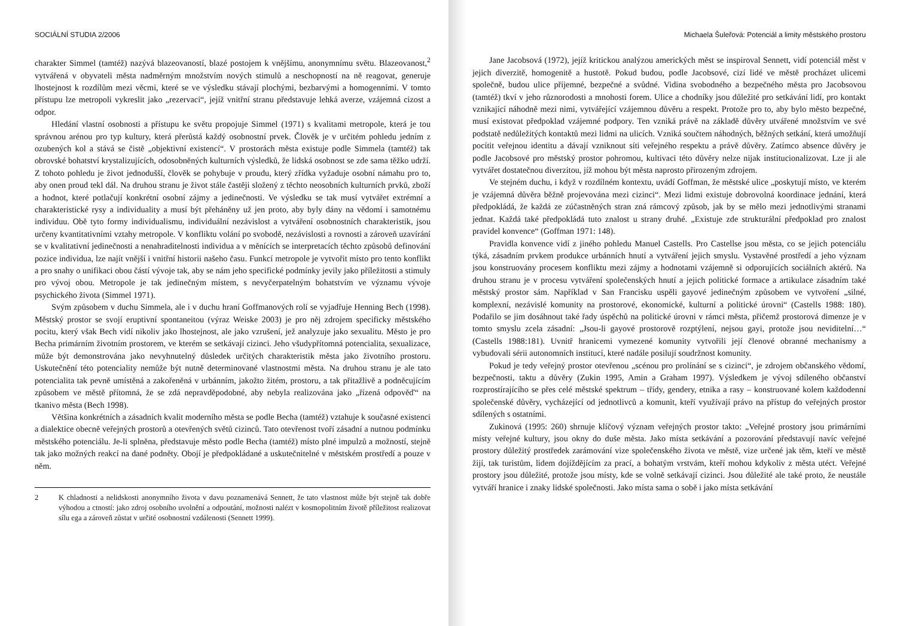SOCIÁLNÍ STUDIA 2/2006
charakter Simmel (tamtéž) nazývá blazeovaností, blazé postojem k vnějšímu, anonymnímu světu. Blazeovanost,<sup>2</sup> vytvářená v obyvateli města nadměrným množstvím nových stimulů a neschopností na ně reagovat, generuje lhostejnost k rozdílům mezi věcmi, které se ve výsledku stávají plochými, bezbarvými a homogenními. V tomto přístupu lze metropoli vykreslit jako „rezervaci“, jejíž vnitřní stranu představuje lehká averze, vzájemná cizost a odpor.
Hledání vlastní osobnosti a přístupu ke světu propojuje Simmel (1971) s kvalitami metropole, která je tou správnou arénou pro typ kultury, která přerůstá každý osobnostní prvek. Člověk je v určitém pohledu jedním z ozubených kol a stává se čistě „objektivní existencí“. V prostorách města existuje podle Simmela (tamtéž) tak obrovské bohatství krystalizujících, odosobněných kulturních výsledků, že lidská osobnost se zde sama těžko udrží. Z tohoto pohledu je život jednodušší, člověk se pohybuje v proudu, který zřídka vyžaduje osobní námahu pro to, aby onen proud tekl dál. Na druhou stranu je život stále častěji složený z těchto neosobních kulturních prvků, zboží a hodnot, které potlačují konkrétní osobní zájmy a jedinečnosti. Ve výsledku se tak musí vytvářet extrémní a charakteristické rysy a individuality a musí být přeháněny už jen proto, aby byly dány na vědomí i samotnému individuu. Obě tyto formy individualismu, individuální nezávislost a vytváření osobnostních charakteristik, jsou určeny kvantitativními vztahy metropole. V konfliktu volání po svobodě, nezávislosti a rovnosti a zároveň uzavírání se v kvalitativní jedinečnosti a nenahraditelnosti individua a v měnících se interpretacích těchto způsobů definování pozice individua, lze najít vnější i vnitřní historii našeho času. Funkcí metropole je vytvořit místo pro tento konflikt a pro snahy o unifikaci obou částí vývoje tak, aby se nám jeho specifické podmínky jevily jako příležitosti a stimuly pro vývoj obou. Metropole je tak jedinečným místem, s nevyčerpatelným bohatstvím ve významu vývoje psychického života (Simmel 1971).
Svým způsobem v duchu Simmela, ale i v duchu hraní Goffmanových rolí se vyjadřuje Henning Bech (1998). Městský prostor se svojí eruptivní spontaneitou (výraz Weiske 2003) je pro něj zdrojem specificky městského pocitu, který však Bech vidí nikoliv jako lhostejnost, ale jako vzrušení, jež analyzuje jako sexualitu. Město je pro Becha primárním životním prostorem, ve kterém se setkávají cizinci. Jeho všudypřítomná potencialita, sexualizace, může být demonstrována jako nevyhnutelný důsledek určitých charakteristik města jako životního prostoru. Uskutečnění této potenciality nemůže být nutně determinované vlastnostmi města. Na druhou stranu je ale tato potencialita tak pevně umístěná a zakořeněná v urbánním, jakožto žitém, prostoru, a tak přitažlivě a podněcujícím způsobem ve městě přítomná, že se zdá nepravděpodobné, aby nebyla realizována jako „řízená odpověď“ na tkanivo města (Bech 1998).
Většina konkrétních a zásadních kvalit moderního města se podle Becha (tamtéž) vztahuje k současné existenci a dialektice obecně veřejných prostorů a otevřených světů cizinců. Tato otevřenost tvoří zásadní a nutnou podmínku městského potenciálu. Je-li splněna, představuje město podle Becha (tamtéž) místo plné impulzů a možností, stejně tak jako možných reakcí na dané podněty. Obojí je předpokládané a uskutečnitelné v městském prostředí a pouze v něm.
2 K chladnosti a nelidskosti anonymního života v davu poznamenává Sennett, že tato vlastnost může být stejně tak dobře výhodou a ctností: jako zdroj osobního uvolnění a odpoutání, možnosti nalézt v kosmopolitním životě příležitost realizovat sílu ega a zároveň zůstat v určité osobnostní vzdálenosti (Sennett 1999).
Michaela Šuleřová: Potenciál a limity městského prostoru
Jane Jacobsová (1972), jejíž kritickou analýzou amerických měst se inspiroval Sennett, vidí potenciál měst v jejich diverzitě, homogenitě a hustotě. Pokud budou, podle Jacobsové, cizí lidé ve městě procházet ulicemi společně, budou ulice příjemné, bezpečné a svůdné. Vidina svobodného a bezpečného města pro Jacobsovou (tamtéž) tkví v jeho různorodosti a mnohosti forem. Ulice a chodníky jsou důležité pro setkávání lidí, pro kontakt vznikající náhodně mezi nimi, vytvářející vzájemnou důvěru a respekt. Protože pro to, aby bylo město bezpečné, musí existovat předpoklad vzájemné podpory. Ten vzniká právě na základě důvěry utvářené množstvím ve své podstatě nedůležitých kontaktů mezi lidmi na ulicích. Vzniká součtem náhodných, běžných setkání, která umožňují pocítit veřejnou identitu a dávají vzniknout síti veřejného respektu a právě důvěry. Zatímco absence důvěry je podle Jacobsové pro městský prostor pohromou, kultivaci této důvěry nelze nijak institucionalizovat. Lze ji ale vytvářet dostatečnou diverzitou, jíž mohou být města naprosto přirozeným zdrojem.
Ve stejném duchu, i když v rozdílném kontextu, uvádí Goffman, že městské ulice „poskytují místo, ve kterém je vzájemná důvěra běžně projevována mezi cizinci“. Mezi lidmi existuje dobrovolná koordinace jednání, která předpokládá, že každá ze zúčastněných stran zná rámcový způsob, jak by se mělo mezi jednotlivými stranami jednat. Každá také předpokládá tuto znalost u strany druhé. „Existuje zde strukturální předpoklad pro znalost pravidel konvence“ (Goffman 1971: 148).
Pravidla konvence vidí z jiného pohledu Manuel Castells. Pro Castellse jsou města, co se jejich potenciálu týká, zásadním prvkem produkce urbánních hnutí a vytváření jejich smyslu. Vystavěné prostředí a jeho význam jsou konstruovány procesem konfliktu mezi zájmy a hodnotami vzájemně si odporujících sociálních aktérů. Na druhou stranu je v procesu vytváření společenských hnutí a jejich politické formace a artikulace zásadním také městský prostor sám. Například v San Francisku uspěli gayové jedinečným způsobem ve vytvoření „silné, komplexní, nezávislé komunity na prostorové, ekonomické, kulturní a politické úrovni“ (Castells 1988: 180). Podařilo se jim dosáhnout také řady úspěchů na politické úrovni v rámci města, přičemž prostorová dimenze je v tomto smyslu zcela zásadní: „Jsou-li gayové prostorově rozptýlení, nejsou gayi, protože jsou neviditelní…“ (Castells 1988:181). Uvnitř hranicemi vymezené komunity vytvořili její členové obranné mechanismy a vybudovali sérii autonomních institucí, které nadále posilují soudržnost komunity.
Pokud je tedy veřejný prostor otevřenou „scénou pro prolínání se s cizinci“, je zdrojem občanského vědomí, bezpečnosti, taktu a důvěry (Zukin 1995, Amin a Graham 1997). Výsledkem je vývoj sdíleného občanství rozprostírajícího se přes celé městské spektrum – třídy, gendery, etnika a rasy – konstruované kolem každodenní společenské důvěry, vycházející od jednotlivců a komunit, kteří využívají právo na přístup do veřejných prostor sdílených s ostatními.
Zukinová (1995: 260) shrnuje klíčový význam veřejných prostor takto: „Veřejné prostory jsou primárními místy veřejné kultury, jsou okny do duše města. Jako místa setkávání a pozorování představují navíc veřejné prostory důležitý prostředek zarámování vize společenského života ve městě, vize určené jak těm, kteří ve městě žijí, tak turistům, lidem dojíždějícím za prací, a bohatým vrstvám, kteří mohou kdykoliv z města utéct. Veřejné prostory jsou důležité, protože jsou místy, kde se volně setkávají cizinci. Jsou důležité ale také proto, že neustále vytváří hranice i znaky lidské společnosti. Jako místa sama o sobě i jako místa setkávání